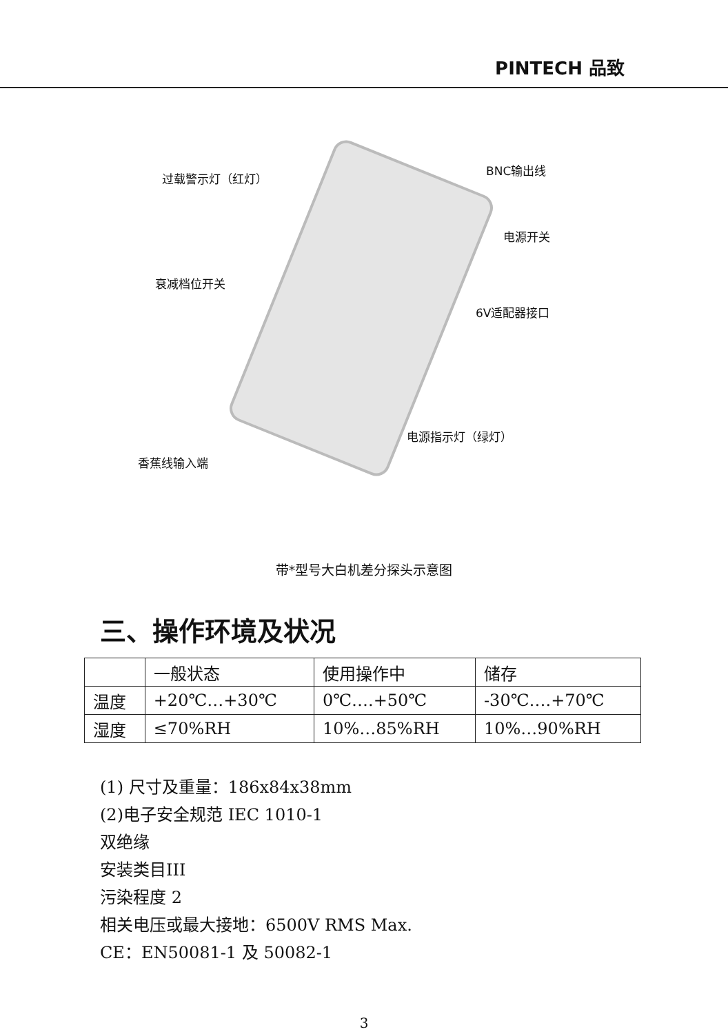PINTECH 品致
过载警示灯（红灯）
BNC输出线
电源开关
衰减档位开关
6V适配器接口
电源指示灯（绿灯）
香蕉线输入端
带*型号大白机差分探头示意图
三、操作环境及状况
| | 一般状态 | 使用操作中 | 储存 |
| --- | --- | --- | --- |
| 温度 | +20℃…+30℃ | 0℃….+50℃ | -30℃….+70℃ |
| 湿度 | ≤70%RH | 10%…85%RH | 10%…90%RH |
(1) 尺寸及重量：186x84x38mm
(2)电子安全规范 IEC 1010-1
双绝缘
安装类目III
污染程度 2
相关电压或最大接地：6500V RMS Max.
CE：EN50081-1 及 50082-1
3